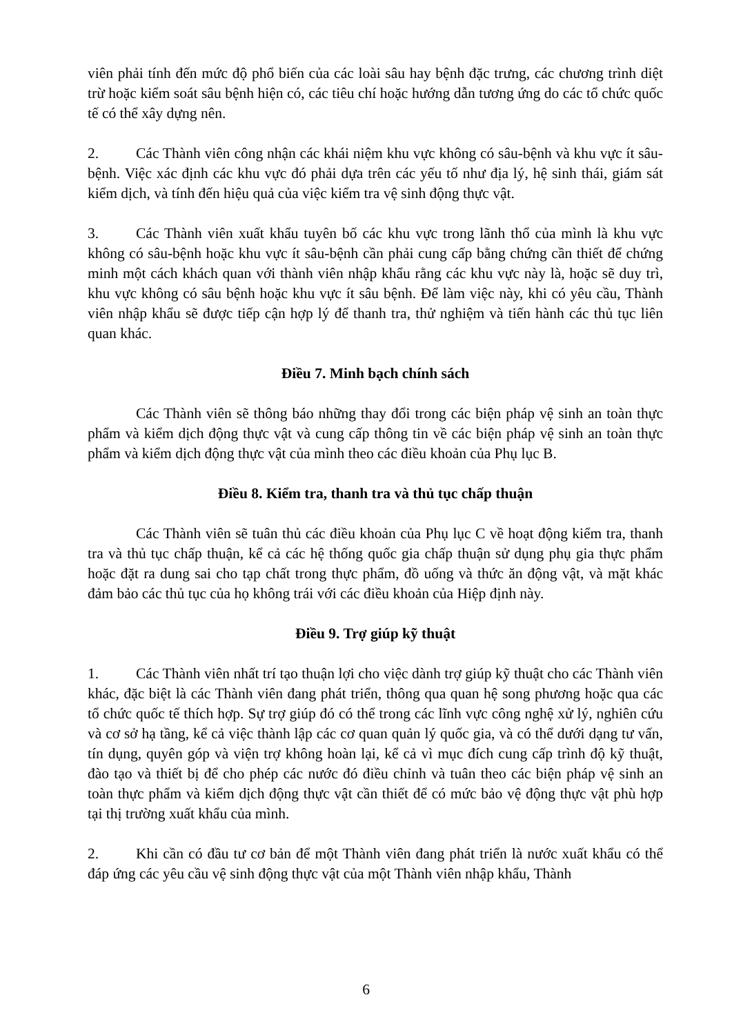viên phải tính đến mức độ phổ biến của các loài sâu hay bệnh đặc trưng, các chương trình diệt trừ hoặc kiểm soát sâu bệnh hiện có, các tiêu chí hoặc hướng dẫn tương ứng do các tổ chức quốc tế có thể xây dựng nên.
2. Các Thành viên công nhận các khái niệm khu vực không có sâu-bệnh và khu vực ít sâu-bệnh. Việc xác định các khu vực đó phải dựa trên các yếu tố như địa lý, hệ sinh thái, giám sát kiểm dịch, và tính đến hiệu quả của việc kiểm tra vệ sinh động thực vật.
3. Các Thành viên xuất khẩu tuyên bố các khu vực trong lãnh thổ của mình là khu vực không có sâu-bệnh hoặc khu vực ít sâu-bệnh cần phải cung cấp bằng chứng cần thiết để chứng minh một cách khách quan với thành viên nhập khẩu rằng các khu vực này là, hoặc sẽ duy trì, khu vực không có sâu bệnh hoặc khu vực ít sâu bệnh. Để làm việc này, khi có yêu cầu, Thành viên nhập khẩu sẽ được tiếp cận hợp lý để thanh tra, thử nghiệm và tiến hành các thủ tục liên quan khác.
Điều 7. Minh bạch chính sách
Các Thành viên sẽ thông báo những thay đổi trong các biện pháp vệ sinh an toàn thực phẩm và kiểm dịch động thực vật và cung cấp thông tin về các biện pháp vệ sinh an toàn thực phẩm và kiểm dịch động thực vật của mình theo các điều khoản của Phụ lục B.
Điều 8. Kiểm tra, thanh tra và thủ tục chấp thuận
Các Thành viên sẽ tuân thủ các điều khoản của Phụ lục C về hoạt động kiểm tra, thanh tra và thủ tục chấp thuận, kể cả các hệ thống quốc gia chấp thuận sử dụng phụ gia thực phẩm hoặc đặt ra dung sai cho tạp chất trong thực phẩm, đồ uống và thức ăn động vật, và mặt khác đảm bảo các thủ tục của họ không trái với các điều khoản của Hiệp định này.
Điều 9. Trợ giúp kỹ thuật
1. Các Thành viên nhất trí tạo thuận lợi cho việc dành trợ giúp kỹ thuật cho các Thành viên khác, đặc biệt là các Thành viên đang phát triển, thông qua quan hệ song phương hoặc qua các tổ chức quốc tế thích hợp. Sự trợ giúp đó có thể trong các lĩnh vực công nghệ xử lý, nghiên cứu và cơ sở hạ tầng, kể cả việc thành lập các cơ quan quản lý quốc gia, và có thể dưới dạng tư vấn, tín dụng, quyên góp và viện trợ không hoàn lại, kể cả vì mục đích cung cấp trình độ kỹ thuật, đào tạo và thiết bị để cho phép các nước đó điều chỉnh và tuân theo các biện pháp vệ sinh an toàn thực phẩm và kiểm dịch động thực vật cần thiết để có mức bảo vệ động thực vật phù hợp tại thị trường xuất khẩu của mình.
2. Khi cần có đầu tư cơ bản để một Thành viên đang phát triển là nước xuất khẩu có thể đáp ứng các yêu cầu vệ sinh động thực vật của một Thành viên nhập khẩu, Thành
6